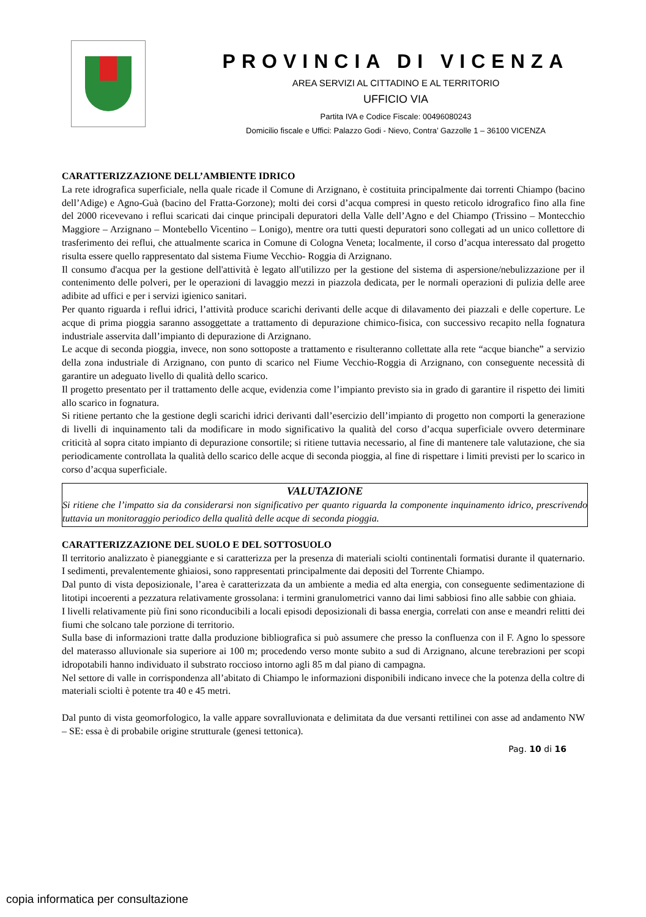PROVINCIA DI VICENZA
AREA SERVIZI AL CITTADINO E AL TERRITORIO
UFFICIO VIA
Partita IVA e Codice Fiscale: 00496080243
Domicilio fiscale e Uffici: Palazzo Godi - Nievo, Contra’ Gazzolle 1 – 36100 VICENZA
CARATTERIZZAZIONE DELL’AMBIENTE IDRICO
La rete idrografica superficiale, nella quale ricade il Comune di Arzignano, è costituita principalmente dai torrenti Chiampo (bacino dell’Adige) e Agno-Guà (bacino del Fratta-Gorzone); molti dei corsi d’acqua compresi in questo reticolo idrografico fino alla fine del 2000 ricevevano i reflui scaricati dai cinque principali depuratori della Valle dell’Agno e del Chiampo (Trissino – Montecchio Maggiore – Arzignano – Montebello Vicentino – Lonigo), mentre ora tutti questi depuratori sono collegati ad un unico collettore di trasferimento dei reflui, che attualmente scarica in Comune di Cologna Veneta; localmente, il corso d’acqua interessato dal progetto risulta essere quello rappresentato dal sistema Fiume Vecchio- Roggia di Arzignano.
Il consumo d'acqua per la gestione dell'attività è legato all'utilizzo per la gestione del sistema di aspersione/nebulizzazione per il contenimento delle polveri, per le operazioni di lavaggio mezzi in piazzola dedicata, per le normali operazioni di pulizia delle aree adibite ad uffici e per i servizi igienico sanitari.
Per quanto riguarda i reflui idrici, l’attività produce scarichi derivanti delle acque di dilavamento dei piazzali e delle coperture. Le acque di prima pioggia saranno assoggettate a trattamento di depurazione chimico-fisica, con successivo recapito nella fognatura industriale asservita dall’impianto di depurazione di Arzignano.
Le acque di seconda pioggia, invece, non sono sottoposte a trattamento e risulteranno collettate alla rete “acque bianche” a servizio della zona industriale di Arzignano, con punto di scarico nel Fiume Vecchio-Roggia di Arzignano, con conseguente necessità di garantire un adeguato livello di qualità dello scarico.
Il progetto presentato per il trattamento delle acque, evidenzia come l’impianto previsto sia in grado di garantire il rispetto dei limiti allo scarico in fognatura.
Si ritiene pertanto che la gestione degli scarichi idrici derivanti dall’esercizio dell’impianto di progetto non comporti la generazione di livelli di inquinamento tali da modificare in modo significativo la qualità del corso d’acqua superficiale ovvero determinare criticità al sopra citato impianto di depurazione consortile; si ritiene tuttavia necessario, al fine di mantenere tale valutazione, che sia periodicamente controllata la qualità dello scarico delle acque di seconda pioggia, al fine di rispettare i limiti previsti per lo scarico in corso d’acqua superficiale.
VALUTAZIONE
Si ritiene che l’impatto sia da considerarsi non significativo per quanto riguarda la componente inquinamento idrico, prescrivendo tuttavia un monitoraggio periodico della qualità delle acque di seconda pioggia.
CARATTERIZZAZIONE DEL SUOLO E DEL SOTTOSUOLO
Il territorio analizzato è pianeggiante e si caratterizza per la presenza di materiali sciolti continentali formatisi durante il quaternario. I sedimenti, prevalentemente ghiaiosi, sono rappresentati principalmente dai depositi del Torrente Chiampo.
Dal punto di vista deposizionale, l’area è caratterizzata da un ambiente a media ed alta energia, con conseguente sedimentazione di litotipi incoerenti a pezzatura relativamente grossolana: i termini granulometrici vanno dai limi sabbiosi fino alle sabbie con ghiaia.
I livelli relativamente più fini sono riconducibili a locali episodi deposizionali di bassa energia, correlati con anse e meandri relitti dei fiumi che solcano tale porzione di territorio.
Sulla base di informazioni tratte dalla produzione bibliografica si può assumere che presso la confluenza con il F. Agno lo spessore del materasso alluvionale sia superiore ai 100 m; procedendo verso monte subito a sud di Arzignano, alcune terebrazioni per scopi idropotabili hanno individuato il substrato roccioso intorno agli 85 m dal piano di campagna.
Nel settore di valle in corrispondenza all’abitato di Chiampo le informazioni disponibili indicano invece che la potenza della coltre di materiali sciolti è potente tra 40 e 45 metri.
Dal punto di vista geomorfologico, la valle appare sovralluvionata e delimitata da due versanti rettilinei con asse ad andamento NW – SE: essa è di probabile origine strutturale (genesi tettonica).
Pag. 10 di 16
copia informatica per consultazione